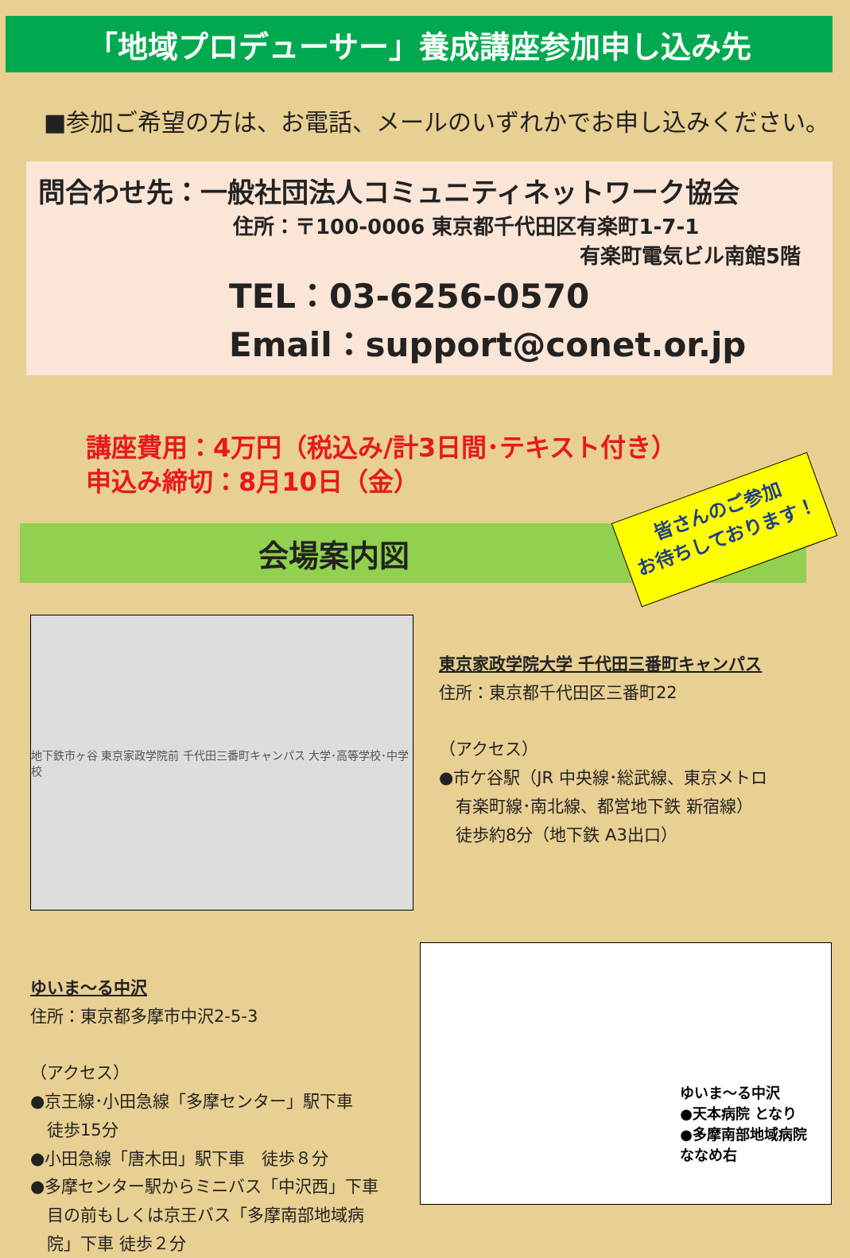「地域プロデューサー」養成講座参加申し込み先
■参加ご希望の方は、お電話、メールのいずれかでお申し込みください。
問合わせ先：一般社団法人コミュニティネットワーク協会
住所：〒100-0006 東京都千代田区有楽町1-7-1
有楽町電気ビル南館5階
TEL：03-6256-0570
Email：support@conet.or.jp
講座費用：4万円（税込み/計3日間･テキスト付き）
申込み締切：8月10日（金）
会場案内図
皆さんのご参加
お待ちしております！
地下鉄市ヶ谷 東京家政学院前 千代田三番町キャンパス 大学･高等学校･中学校
東京家政学院大学 千代田三番町キャンパス
住所：東京都千代田区三番町22
（アクセス）
●市ケ谷駅（JR 中央線･総武線、東京メトロ
　有楽町線･南北線、都営地下鉄 新宿線）
　徒歩約8分（地下鉄 A3出口）
ゆいま～る中沢
住所：東京都多摩市中沢2-5-3
（アクセス）
●京王線･小田急線「多摩センター」駅下車
　徒歩15分
●小田急線「唐木田」駅下車　徒歩８分
●多摩センター駅からミニバス「中沢西」下車
　目の前もしくは京王バス「多摩南部地域病
　院」下車 徒歩２分
ゆいま～る中沢
●天本病院 となり
●多摩南部地域病院
ななめ右